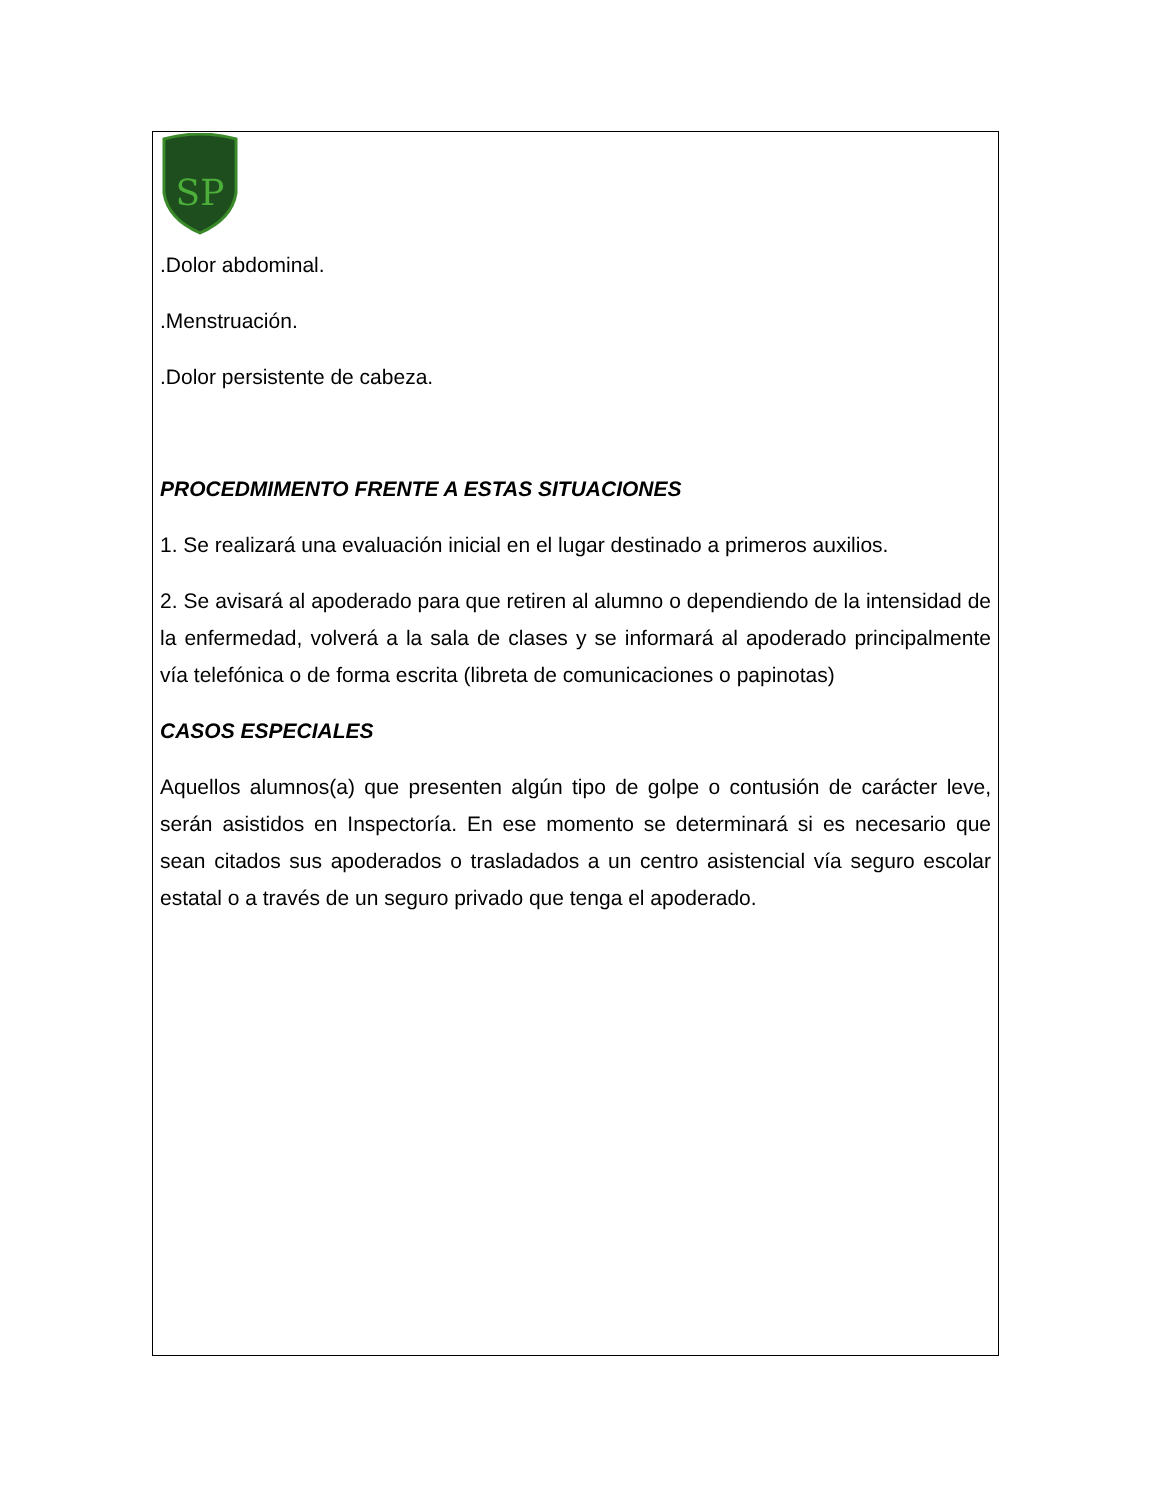SP
.Dolor abdominal.
.Menstruación.
.Dolor persistente de cabeza.
PROCEDMIMENTO FRENTE A ESTAS SITUACIONES
1. Se realizará una evaluación inicial en el lugar destinado a primeros auxilios.
2. Se avisará al apoderado para que retiren al alumno o dependiendo de la intensidad de la enfermedad, volverá a la sala de clases y se informará al apoderado principalmente vía telefónica o de forma escrita (libreta de comunicaciones o papinotas)
CASOS ESPECIALES
Aquellos alumnos(a) que presenten algún tipo de golpe o contusión de carácter leve, serán asistidos en Inspectoría. En ese momento se determinará si es necesario que sean citados sus apoderados o trasladados a un centro asistencial vía seguro escolar estatal o a través de un seguro privado que tenga el apoderado.